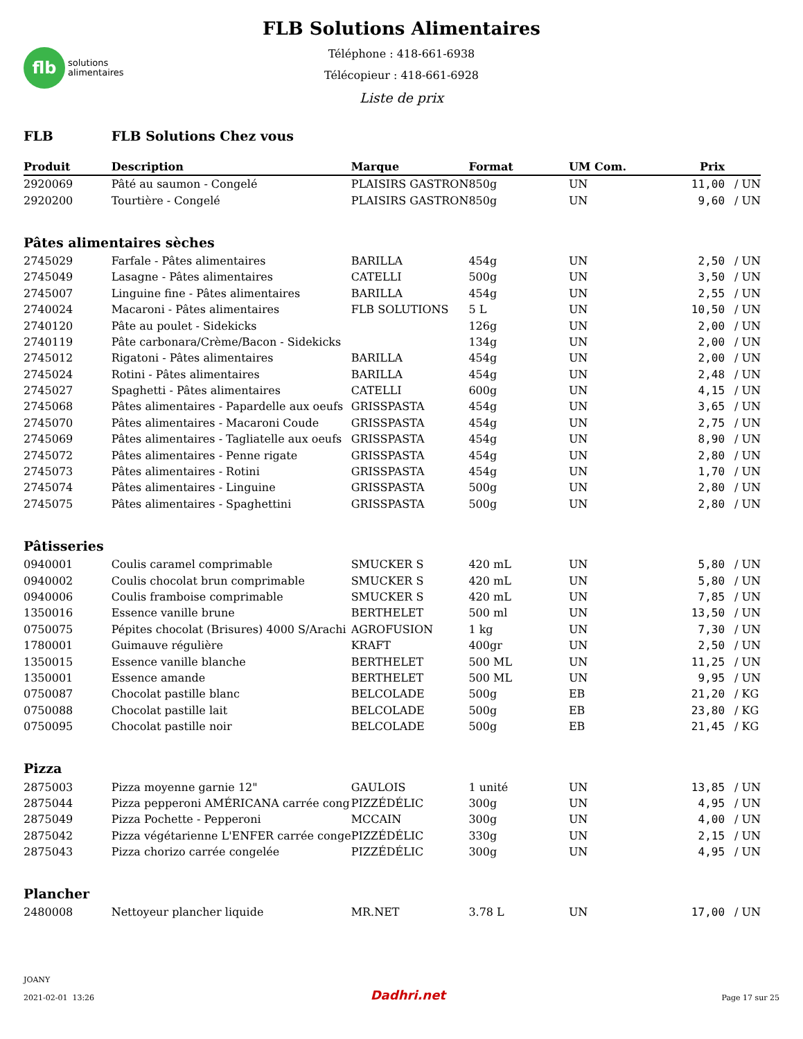flb
solutions
alimentaires
FLB Solutions Alimentaires
Téléphone : 418-661-6938
Télécopieur : 418-661-6928
Liste de prix
| FLB | FLB Solutions Chez vous | | | | | |
| Produit | Description | Marque | Format | UM Com. | Prix | |
| 2920069 | Pâté au saumon - Congelé | PLAISIRS GASTRON | 850g | UN | 11,00 | / UN |
| 2920200 | Tourtière - Congelé | PLAISIRS GASTRON | 850g | UN | 9,60 | / UN |
| Pâtes alimentaires sèches | | | | | | |
| 2745029 | Farfale - Pâtes alimentaires | BARILLA | 454g | UN | 2,50 | / UN |
| 2745049 | Lasagne - Pâtes alimentaires | CATELLI | 500g | UN | 3,50 | / UN |
| 2745007 | Linguine fine - Pâtes alimentaires | BARILLA | 454g | UN | 2,55 | / UN |
| 2740024 | Macaroni - Pâtes alimentaires | FLB SOLUTIONS | 5 L | UN | 10,50 | / UN |
| 2740120 | Pâte au poulet - Sidekicks | | 126g | UN | 2,00 | / UN |
| 2740119 | Pâte carbonara/Crème/Bacon - Sidekicks | | 134g | UN | 2,00 | / UN |
| 2745012 | Rigatoni - Pâtes alimentaires | BARILLA | 454g | UN | 2,00 | / UN |
| 2745024 | Rotini - Pâtes alimentaires | BARILLA | 454g | UN | 2,48 | / UN |
| 2745027 | Spaghetti - Pâtes alimentaires | CATELLI | 600g | UN | 4,15 | / UN |
| 2745068 | Pâtes alimentaires - Papardelle aux oeufs | GRISSPASTA | 454g | UN | 3,65 | / UN |
| 2745070 | Pâtes alimentaires - Macaroni Coude | GRISSPASTA | 454g | UN | 2,75 | / UN |
| 2745069 | Pâtes alimentaires - Tagliatelle aux oeufs | GRISSPASTA | 454g | UN | 8,90 | / UN |
| 2745072 | Pâtes alimentaires - Penne rigate | GRISSPASTA | 454g | UN | 2,80 | / UN |
| 2745073 | Pâtes alimentaires - Rotini | GRISSPASTA | 454g | UN | 1,70 | / UN |
| 2745074 | Pâtes alimentaires - Linguine | GRISSPASTA | 500g | UN | 2,80 | / UN |
| 2745075 | Pâtes alimentaires - Spaghettini | GRISSPASTA | 500g | UN | 2,80 | / UN |
| Pâtisseries | | | | | | |
| 0940001 | Coulis caramel comprimable | SMUCKER S | 420 mL | UN | 5,80 | / UN |
| 0940002 | Coulis chocolat brun comprimable | SMUCKER S | 420 mL | UN | 5,80 | / UN |
| 0940006 | Coulis framboise comprimable | SMUCKER S | 420 mL | UN | 7,85 | / UN |
| 1350016 | Essence vanille brune | BERTHELET | 500 ml | UN | 13,50 | / UN |
| 0750075 | Pépites chocolat (Brisures) 4000 S/Arachi | AGROFUSION | 1 kg | UN | 7,30 | / UN |
| 1780001 | Guimauve régulière | KRAFT | 400gr | UN | 2,50 | / UN |
| 1350015 | Essence vanille blanche | BERTHELET | 500 ML | UN | 11,25 | / UN |
| 1350001 | Essence amande | BERTHELET | 500 ML | UN | 9,95 | / UN |
| 0750087 | Chocolat pastille blanc | BELCOLADE | 500g | EB | 21,20 | / KG |
| 0750088 | Chocolat pastille lait | BELCOLADE | 500g | EB | 23,80 | / KG |
| 0750095 | Chocolat pastille noir | BELCOLADE | 500g | EB | 21,45 | / KG |
| Pizza | | | | | | |
| 2875003 | Pizza moyenne garnie 12" | GAULOIS | 1 unité | UN | 13,85 | / UN |
| 2875044 | Pizza pepperoni AMÉRICANA carrée cong | PIZZÉDÉLIC | 300g | UN | 4,95 | / UN |
| 2875049 | Pizza Pochette - Pepperoni | MCCAIN | 300g | UN | 4,00 | / UN |
| 2875042 | Pizza végétarienne L'ENFER carrée conge | PIZZÉDÉLIC | 330g | UN | 2,15 | / UN |
| 2875043 | Pizza chorizo carrée congelée | PIZZÉDÉLIC | 300g | UN | 4,95 | / UN |
| Plancher | | | | | | |
| 2480008 | Nettoyeur plancher liquide | MR.NET | 3.78 L | UN | 17,00 | / UN |
JOANY
2021-02-01 13:26
Dadhri.net
Page 17 sur 25